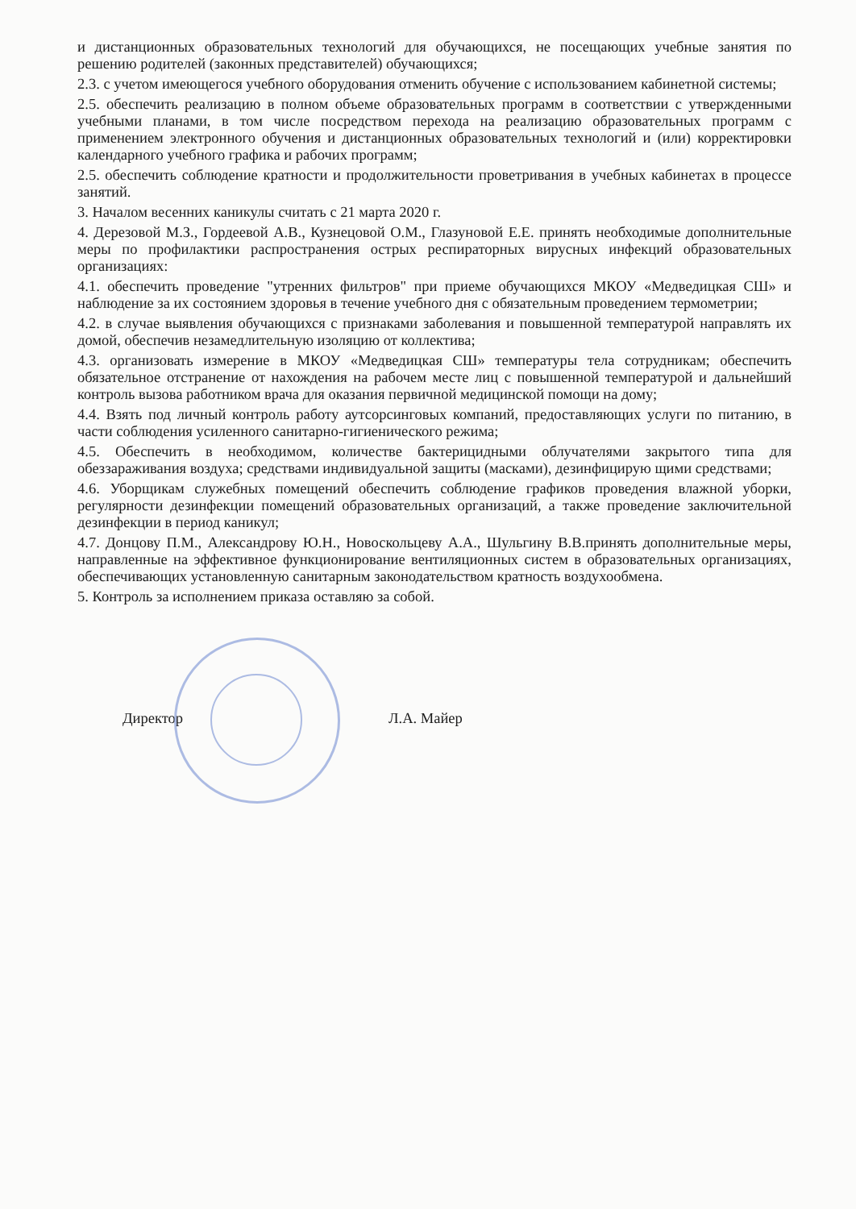и дистанционных образовательных технологий для обучающихся, не посещающих учебные занятия по решению родителей (законных представителей) обучающихся;
2.3. с учетом имеющегося учебного оборудования отменить обучение с использованием кабинетной системы;
2.5. обеспечить реализацию в полном объеме образовательных программ в соответствии с утвержденными учебными планами, в том числе посредством перехода на реализацию образовательных программ с применением электронного обучения и дистанционных образовательных технологий и (или) корректировки календарного учебного графика и рабочих программ;
2.5. обеспечить соблюдение кратности и продолжительности проветривания в учебных кабинетах в процессе занятий.
3. Началом весенних каникулы считать с 21 марта 2020 г.
4. Дерезовой М.З., Гордеевой А.В., Кузнецовой О.М., Глазуновой Е.Е. принять необходимые дополнительные меры по профилактики распространения острых респираторных вирусных инфекций образовательных организациях:
4.1. обеспечить проведение "утренних фильтров" при приеме обучающихся МКОУ «Медведицкая СШ» и наблюдение за их состоянием здоровья в течение учебного дня с обязательным проведением термометрии;
4.2. в случае выявления обучающихся с признаками заболевания и повышенной температурой направлять их домой, обеспечив незамедлительную изоляцию от коллектива;
4.3. организовать измерение в МКОУ «Медведицкая СШ» температуры тела сотрудникам; обеспечить обязательное отстранение от нахождения на рабочем месте лиц с повышенной температурой и дальнейший контроль вызова работником врача для оказания первичной медицинской помощи на дому;
4.4. Взять под личный контроль работу аутсорсинговых компаний, предоставляющих услуги по питанию, в части соблюдения усиленного санитарно-гигиенического режима;
4.5. Обеспечить в необходимом, количестве бактерицидными облучателями закрытого типа для обеззараживания воздуха; средствами индивидуальной защиты (масками), дезинфицирую щими средствами;
4.6. Уборщикам служебных помещений обеспечить соблюдение графиков проведения влажной уборки, регулярности дезинфекции помещений образовательных организаций, а также проведение заключительной дезинфекции в период каникул;
4.7. Донцову П.М., Александрову Ю.Н., Новоскольцеву А.А., Шульгину В.В.принять дополнительные меры, направленные на эффективное функционирование вентиляционных систем в образовательных организациях, обеспечивающих установленную санитарным законодательством кратность воздухообмена.
5. Контроль за исполнением приказа оставляю за собой.
Директор Л.А. Майер